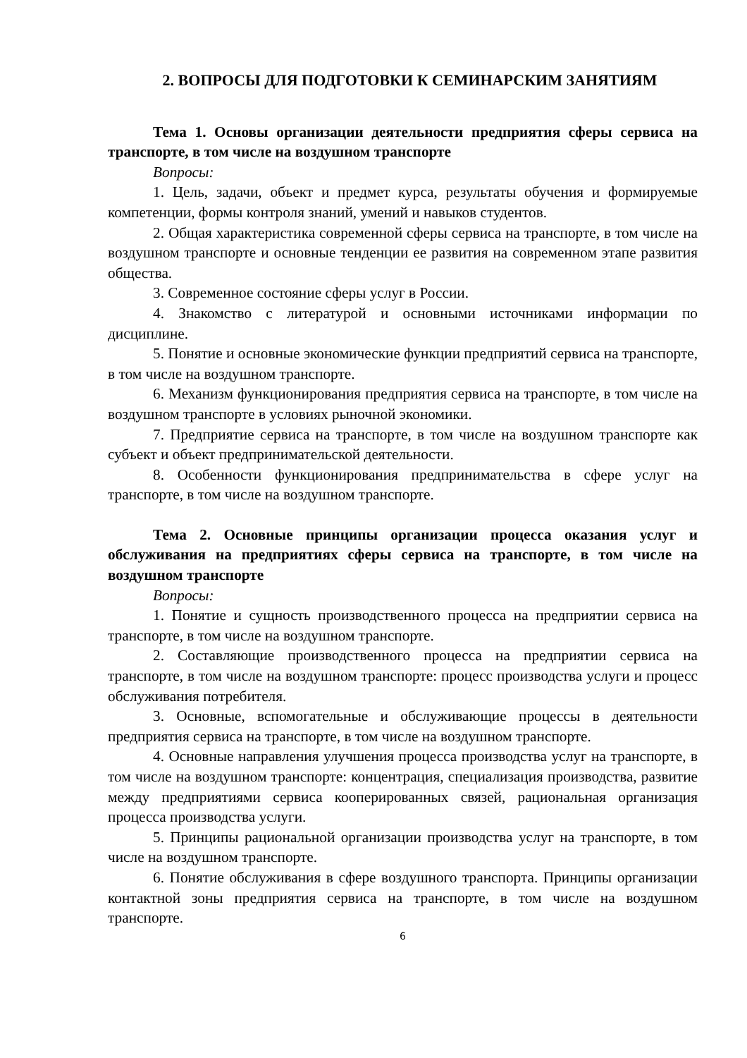2. ВОПРОСЫ ДЛЯ ПОДГОТОВКИ К СЕМИНАРСКИМ ЗАНЯТИЯМ
Тема 1. Основы организации деятельности предприятия сферы сервиса на транспорте, в том числе на воздушном транспорте
Вопросы:
1. Цель, задачи, объект и предмет курса, результаты обучения и формируемые компетенции, формы контроля знаний, умений и навыков студентов.
2. Общая характеристика современной сферы сервиса на транспорте, в том числе на воздушном транспорте и основные тенденции ее развития на современном этапе развития общества.
3. Современное состояние сферы услуг в России.
4. Знакомство с литературой и основными источниками информации по дисциплине.
5. Понятие и основные экономические функции предприятий сервиса на транспорте, в том числе на воздушном транспорте.
6. Механизм функционирования предприятия сервиса на транспорте, в том числе на воздушном транспорте в условиях рыночной экономики.
7. Предприятие сервиса на транспорте, в том числе на воздушном транспорте как субъект и объект предпринимательской деятельности.
8. Особенности функционирования предпринимательства в сфере услуг на транспорте, в том числе на воздушном транспорте.
Тема 2. Основные принципы организации процесса оказания услуг и обслуживания на предприятиях сферы сервиса на транспорте, в том числе на воздушном транспорте
Вопросы:
1. Понятие и сущность производственного процесса на предприятии сервиса на транспорте, в том числе на воздушном транспорте.
2. Составляющие производственного процесса на предприятии сервиса на транспорте, в том числе на воздушном транспорте: процесс производства услуги и процесс обслуживания потребителя.
3. Основные, вспомогательные и обслуживающие процессы в деятельности предприятия сервиса на транспорте, в том числе на воздушном транспорте.
4. Основные направления улучшения процесса производства услуг на транспорте, в том числе на воздушном транспорте: концентрация, специализация производства, развитие между предприятиями сервиса кооперированных связей, рациональная организация процесса производства услуги.
5. Принципы рациональной организации производства услуг на транспорте, в том числе на воздушном транспорте.
6. Понятие обслуживания в сфере воздушного транспорта. Принципы организации контактной зоны предприятия сервиса на транспорте, в том числе на воздушном транспорте.
6